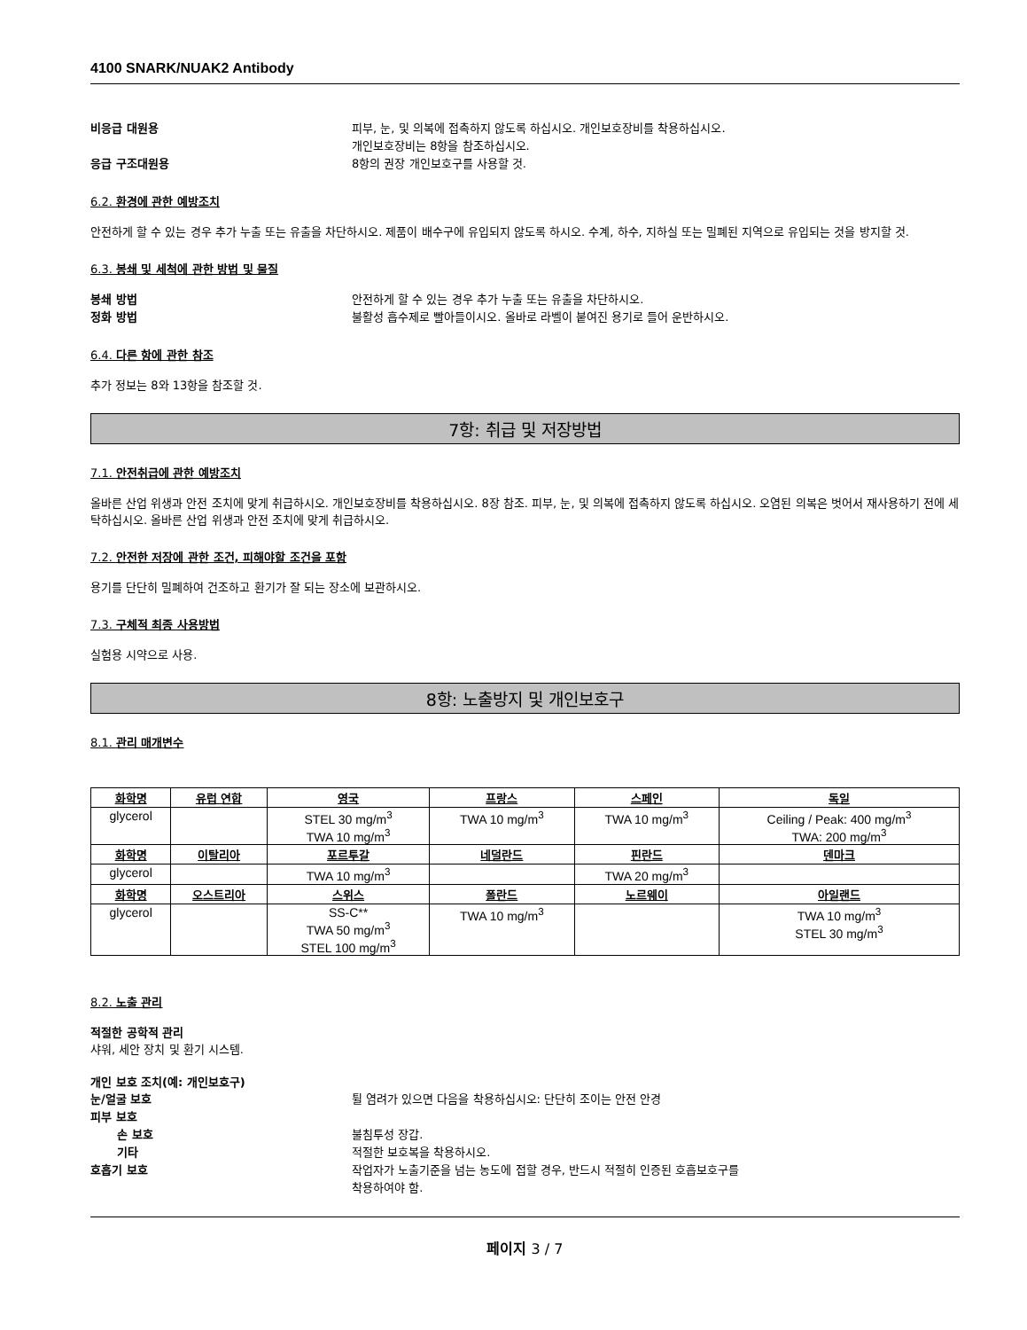4100 SNARK/NUAK2 Antibody
비응급 대원용 피부, 눈, 및 의복에 접촉하지 않도록 하십시오. 개인보호장비를 착용하십시오.
개인보호장비는 8항을 참조하십시오.
응급 구조대원용 8항의 권장 개인보호구를 사용할 것.
6.2. 환경에 관한 예방조치
안전하게 할 수 있는 경우 추가 누출 또는 유출을 차단하시오. 제품이 배수구에 유입되지 않도록 하시오. 수계, 하수, 지하실 또는 밀폐된 지역으로 유입되는 것을 방지할 것.
6.3. 봉쇄 및 세척에 관한 방법 및 물질
봉쇄 방법 안전하게 할 수 있는 경우 추가 누출 또는 유출을 차단하시오.
정화 방법 불활성 흡수제로 빨아들이시오. 올바로 라벨이 붙여진 용기로 들어 운반하시오.
6.4. 다른 항에 관한 참조
추가 정보는 8와 13항을 참조할 것.
7항: 취급 및 저장방법
7.1. 안전취급에 관한 예방조치
올바른 산업 위생과 안전 조치에 맞게 취급하시오. 개인보호장비를 착용하십시오. 8장 참조. 피부, 눈, 및 의복에 접촉하지 않도록 하십시오. 오염된 의복은 벗어서 재사용하기 전에 세탁하십시오. 올바른 산업 위생과 안전 조치에 맞게 취급하시오.
7.2. 안전한 저장에 관한 조건, 피해야할 조건을 포함
용기를 단단히 밀폐하여 건조하고 환기가 잘 되는 장소에 보관하시오.
7.3. 구체적 최종 사용방법
실험용 시약으로 사용.
8항: 노출방지 및 개인보호구
8.1. 관리 매개변수
| 화학명 | 유럽 연합 | 영국 | 프랑스 | 스페인 | 독일 |
| --- | --- | --- | --- | --- | --- |
| glycerol | | STEL 30 mg/m<sup>3</sup> TWA 10 mg/m<sup>3</sup> | TWA 10 mg/m<sup>3</sup> | TWA 10 mg/m<sup>3</sup> | Ceiling / Peak: 400 mg/m<sup>3</sup> TWA: 200 mg/m<sup>3</sup> |
| 화학명 | 이탈리아 | 포르투갈 | 네덜란드 | 핀란드 | 덴마크 |
| glycerol | | TWA 10 mg/m<sup>3</sup> | | TWA 20 mg/m<sup>3</sup> | |
| 화학명 | 오스트리아 | 스위스 | 폴란드 | 노르웨이 | 아일랜드 |
| glycerol | | SS-C** TWA 50 mg/m<sup>3</sup> STEL 100 mg/m<sup>3</sup> | TWA 10 mg/m<sup>3</sup> | | TWA 10 mg/m<sup>3</sup> STEL 30 mg/m<sup>3</sup> |
8.2. 노출 관리
적절한 공학적 관리
샤워, 세안 장치 및 환기 시스템.
개인 보호 조치(예: 개인보호구)
눈/얼굴 보호 튈 염려가 있으면 다음을 착용하십시오: 단단히 조이는 안전 안경
피부 보호
손 보호 불침투성 장갑.
기타 적절한 보호복을 착용하시오.
호흡기 보호 작업자가 노출기준을 넘는 농도에 접할 경우, 반드시 적절히 인증된 호흡보호구를
착용하여야 함.
페이지 3 / 7